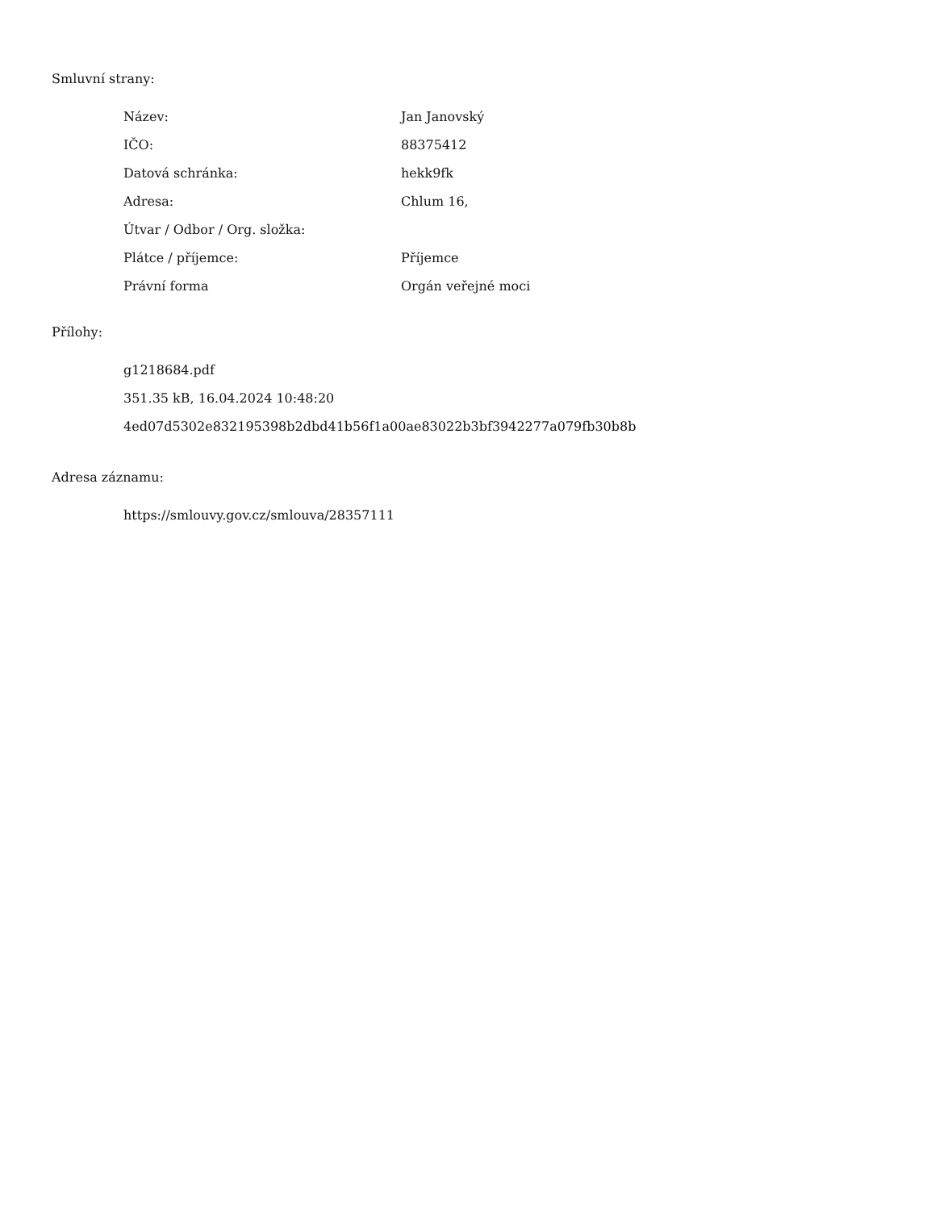Smluvní strany:
| Název: | Jan Janovský |
| IČO: | 88375412 |
| Datová schránka: | hekk9fk |
| Adresa: | Chlum 16, |
| Útvar / Odbor / Org. složka: | |
| Plátce / příjemce: | Příjemce |
| Právní forma | Orgán veřejné moci |
Přílohy:
g1218684.pdf
351.35 kB, 16.04.2024 10:48:20
4ed07d5302e832195398b2dbd41b56f1a00ae83022b3bf3942277a079fb30b8b
Adresa záznamu:
https://smlouvy.gov.cz/smlouva/28357111